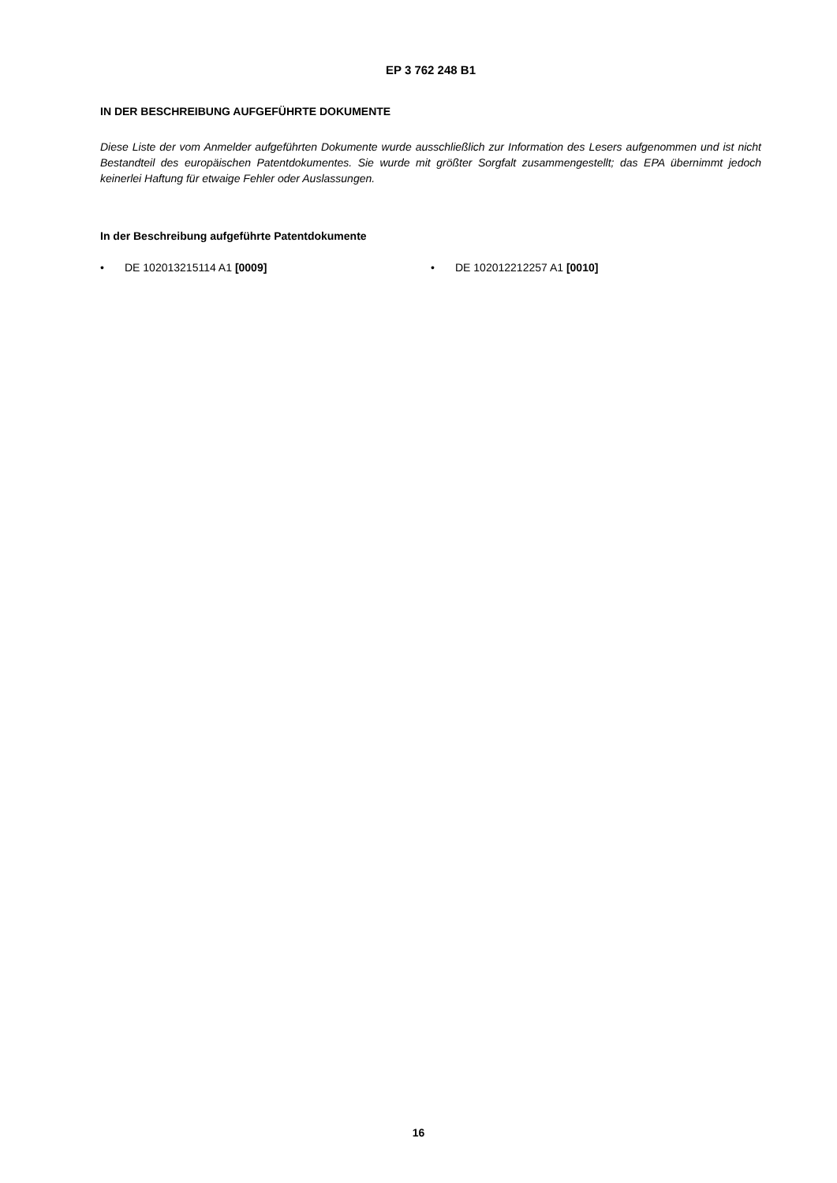EP 3 762 248 B1
IN DER BESCHREIBUNG AUFGEFÜHRTE DOKUMENTE
Diese Liste der vom Anmelder aufgeführten Dokumente wurde ausschließlich zur Information des Lesers aufgenommen und ist nicht Bestandteil des europäischen Patentdokumentes. Sie wurde mit größter Sorgfalt zusammengestellt; das EPA übernimmt jedoch keinerlei Haftung für etwaige Fehler oder Auslassungen.
In der Beschreibung aufgeführte Patentdokumente
• DE 102013215114 A1 [0009] • DE 102012212257 A1 [0010]
16